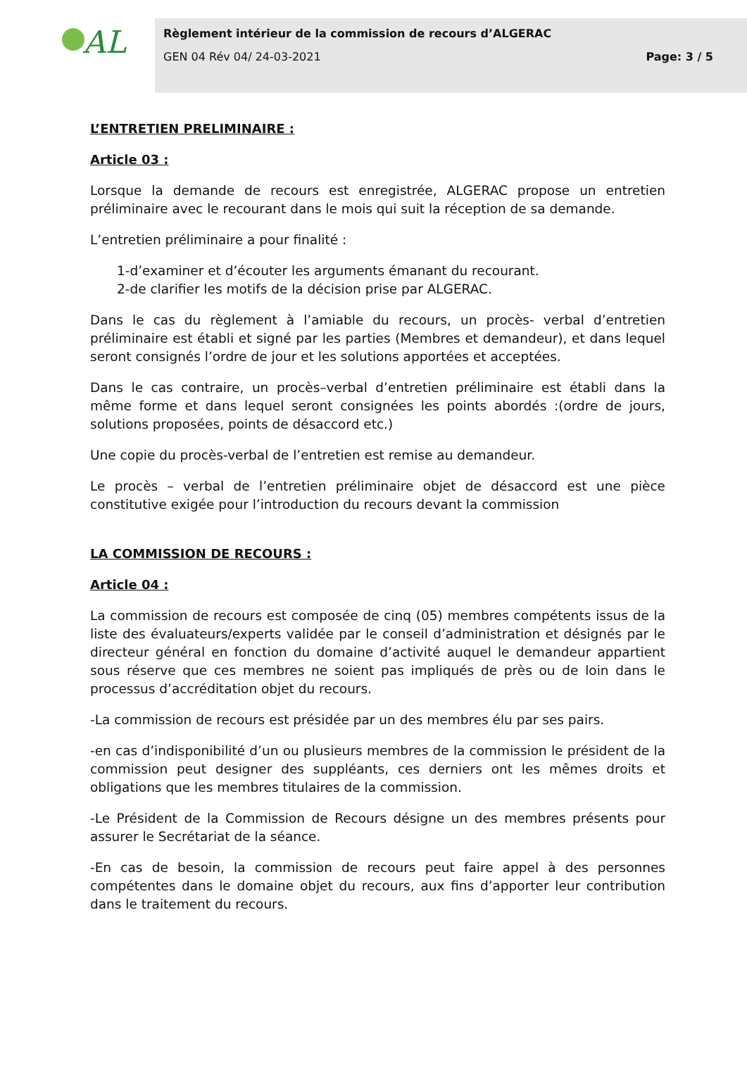AL
Règlement intérieur de la commission de recours d’ALGERAC
GEN 04 Rév 04/ 24-03-2021 Page: 3 / 5
L’ENTRETIEN PRELIMINAIRE :
Article 03 :
Lorsque la demande de recours est enregistrée, ALGERAC propose un entretien préliminaire avec le recourant dans le mois qui suit la réception de sa demande.
L’entretien préliminaire a pour finalité :
1-d’examiner et d’écouter les arguments émanant du recourant.
2-de clarifier les motifs de la décision prise par ALGERAC.
Dans le cas du règlement à l’amiable du recours, un procès- verbal d’entretien préliminaire est établi et signé par les parties (Membres et demandeur), et dans lequel seront consignés l’ordre de jour et les solutions apportées et acceptées.
Dans le cas contraire, un procès–verbal d’entretien préliminaire est établi dans la même forme et dans lequel seront consignées les points abordés :(ordre de jours, solutions proposées, points de désaccord etc.)
Une copie du procès-verbal de l’entretien est remise au demandeur.
Le procès – verbal de l’entretien préliminaire objet de désaccord est une pièce constitutive exigée pour l’introduction du recours devant la commission
LA COMMISSION DE RECOURS :
Article 04 :
La commission de recours est composée de cinq (05) membres compétents issus de la liste des évaluateurs/experts validée par le conseil d’administration et désignés par le directeur général en fonction du domaine d’activité auquel le demandeur appartient sous réserve que ces membres ne soient pas impliqués de près ou de loin dans le processus d’accréditation objet du recours.
-La commission de recours est présidée par un des membres élu par ses pairs.
-en cas d’indisponibilité d’un ou plusieurs membres de la commission le président de la commission peut designer des suppléants, ces derniers ont les mêmes droits et obligations que les membres titulaires de la commission.
-Le Président de la Commission de Recours désigne un des membres présents pour assurer le Secrétariat de la séance.
-En cas de besoin, la commission de recours peut faire appel à des personnes compétentes dans le domaine objet du recours, aux fins d’apporter leur contribution dans le traitement du recours.